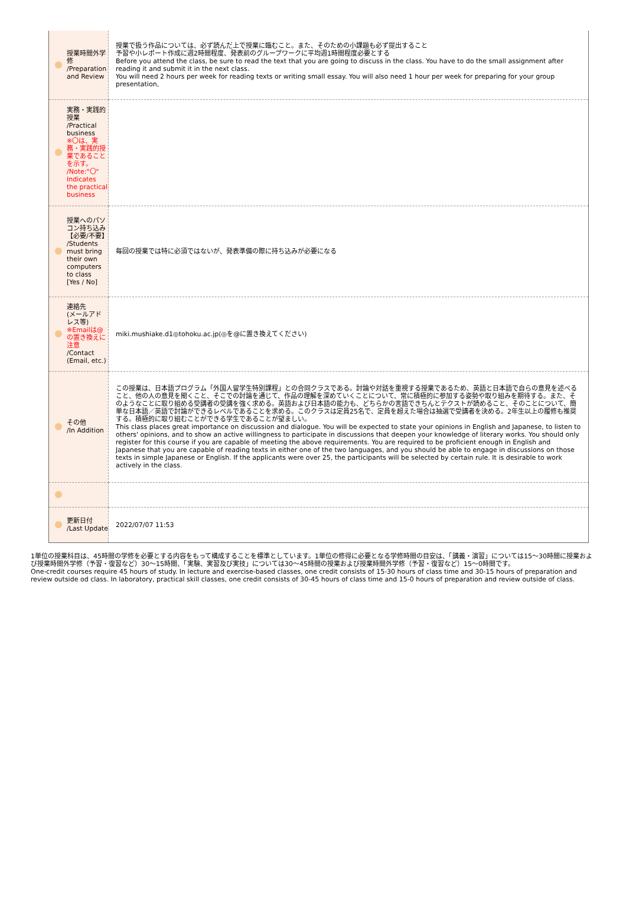| 授業時間外学修 /Preparation and Review | 授業で扱う作品については、必ず読んだ上で授業に臨むこと。また、そのための小課題も必ず提出すること 予習や小レポート作成に週2時間程度、発表前のグループワークに平均週1時間程度必要とする Before you attend the class, be sure to read the text that you are going to discuss in the class. You have to do the small assignment after reading it and submit it in the next class. You will need 2 hours per week for reading texts or writing small essay. You will also need 1 hour per week for preparing for your group presentation, |
| 実務・実践的授業 /Practical business ※〇は、実務・実践的授業であることを示す。 /Note:"〇" Indicates the practical business | |
| 授業へのパソコン持ち込み 【必要/不要】 /Students must bring their own computers to class [Yes / No] | 毎回の授業では特に必須ではないが、発表準備の際に持ち込みが必要になる |
| 連絡先 (メールアドレス等) ※Emailは@の置き換えに注意 /Contact (Email, etc.) | miki.mushiake.d1◎tohoku.ac.jp(◎を@に置き換えてください) |
| その他 /In Addition | この授業は、日本語プログラム「外国人留学生特別課程」との合同クラスである。討論や対話を重視する授業であるため、英語と日本語で自らの意見を述べること、他の人の意見を聞くこと、そこでの討論を通じて、作品の理解を深めていくことについて、常に積極的に参加する姿勢や取り組みを期待する。また、そのようなことに取り組める受講者の受講を強く求める。英語および日本語の能力も、どちらかの言語できちんとテクストが読めること、そのことについて、簡単な日本語／英語で討論ができるレベルであることを求める。このクラスは定員25名で、定員を超えた場合は抽選で受講者を決める。2年生以上の履修も推奨する。積極的に取り組むことができる学生であることが望ましい。 This class places great importance on discussion and dialogue. You will be expected to state your opinions in English and Japanese, to listen to others' opinions, and to show an active willingness to participate in discussions that deepen your knowledge of literary works. You should only register for this course if you are capable of meeting the above requirements. You are required to be proficient enough in English and Japanese that you are capable of reading texts in either one of the two languages, and you should be able to engage in discussions on those texts in simple Japanese or English. If the applicants were over 25, the participants will be selected by certain rule. It is desirable to work actively in the class. |
| 更新日付 /Last Update | 2022/07/07 11:53 |
1単位の授業科目は、45時間の学修を必要とする内容をもって構成することを標準としています。1単位の修得に必要となる学修時間の目安は、「講義・演習」については15～30時間に授業および授業時間外学修（予習・復習など）30～15時間、「実験、実習及び実技」については30～45時間の授業および授業時間外学修（予習・復習など）15～0時間です。
One-credit courses require 45 hours of study. In lecture and exercise-based classes, one credit consists of 15-30 hours of class time and 30-15 hours of preparation and review outside od class. In laboratory, practical skill classes, one credit consists of 30-45 hours of class time and 15-0 hours of preparation and review outside of class.